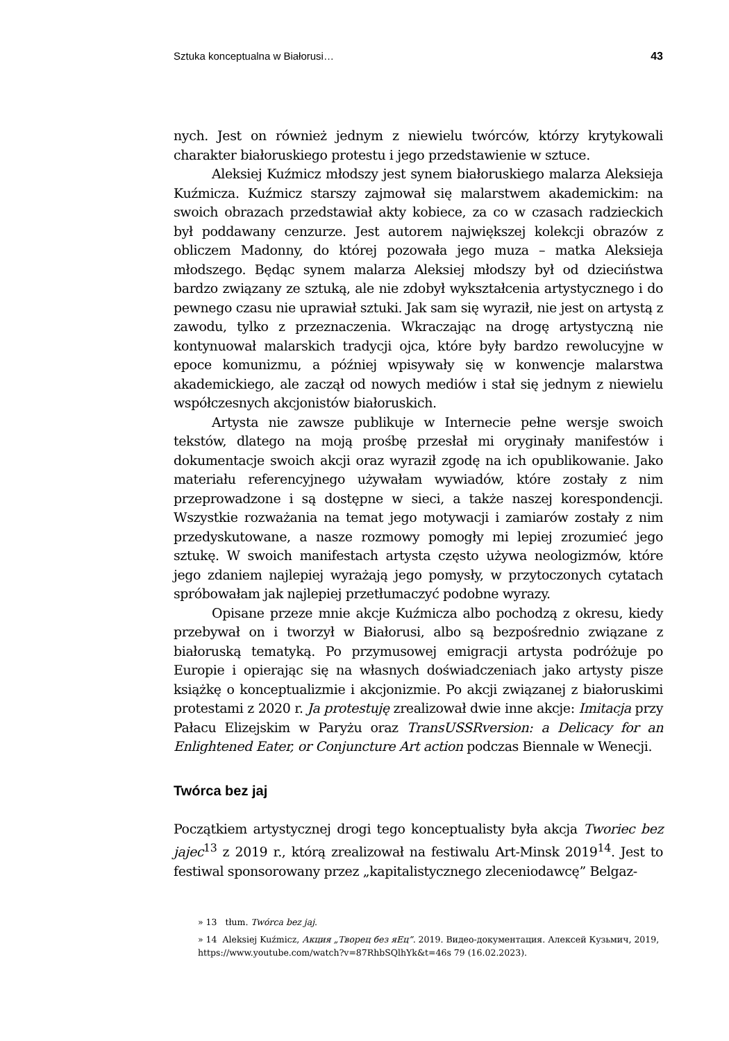Sztuka konceptualna w Białorusi… 43
nych. Jest on również jednym z niewielu twórców, którzy krytykowali charakter białoruskiego protestu i jego przedstawienie w sztuce.
Aleksiej Kuźmicz młodszy jest synem białoruskiego malarza Aleksieja Kuźmicza. Kuźmicz starszy zajmował się malarstwem akademickim: na swoich obrazach przedstawiał akty kobiece, za co w czasach radzieckich był poddawany cenzurze. Jest autorem największej kolekcji obrazów z obliczem Madonny, do której pozowała jego muza – matka Aleksieja młodszego. Będąc synem malarza Aleksiej młodszy był od dzieciństwa bardzo związany ze sztuką, ale nie zdobył wykształcenia artystycznego i do pewnego czasu nie uprawiał sztuki. Jak sam się wyraził, nie jest on artystą z zawodu, tylko z przeznaczenia. Wkraczając na drogę artystyczną nie kontynuował malarskich tradycji ojca, które były bardzo rewolucyjne w epoce komunizmu, a później wpisywały się w konwencje malarstwa akademickiego, ale zaczął od nowych mediów i stał się jednym z niewielu współczesnych akcjonistów białoruskich.
Artysta nie zawsze publikuje w Internecie pełne wersje swoich tekstów, dlatego na moją prośbę przesłał mi oryginały manifestów i dokumentacje swoich akcji oraz wyraził zgodę na ich opublikowanie. Jako materiału referencyjnego używałam wywiadów, które zostały z nim przeprowadzone i są dostępne w sieci, a także naszej korespondencji. Wszystkie rozważania na temat jego motywacji i zamiarów zostały z nim przedyskutowane, a nasze rozmowy pomogły mi lepiej zrozumieć jego sztukę. W swoich manifestach artysta często używa neologizmów, które jego zdaniem najlepiej wyrażają jego pomysły, w przytoczonych cytatach spróbowałam jak najlepiej przetłumaczyć podobne wyrazy.
Opisane przeze mnie akcje Kuźmicza albo pochodzą z okresu, kiedy przebywał on i tworzył w Białorusi, albo są bezpośrednio związane z białoruską tematyką. Po przymusowej emigracji artysta podróżuje po Europie i opierając się na własnych doświadczeniach jako artysty pisze książkę o konceptualizmie i akcjonizmie. Po akcji związanej z białoruskimi protestami z 2020 r. Ja protestuję zrealizował dwie inne akcje: Imitacja przy Pałacu Elizejskim w Paryżu oraz TransUSSRversion: a Delicacy for an Enlightened Eater, or Conjuncture Art action podczas Biennale w Wenecji.
Twórca bez jaj
Początkiem artystycznej drogi tego konceptualisty była akcja Tworiec bez jajec<sup>13</sup> z 2019 r., którą zrealizował na festiwalu Art-Minsk 2019<sup>14</sup>. Jest to festiwal sponsorowany przez „kapitalistycznego zleceniodawcę” Belgaz-
» 13 tłum. Twórca bez jaj.
» 14 Aleksiej Kuźmicz, Акция „Творец без яЕц”. 2019. Видео-документация. Алексей Кузьмич, 2019, https://www.youtube.com/watch?v=87RhbSQlhYk&t=46s 79 (16.02.2023).